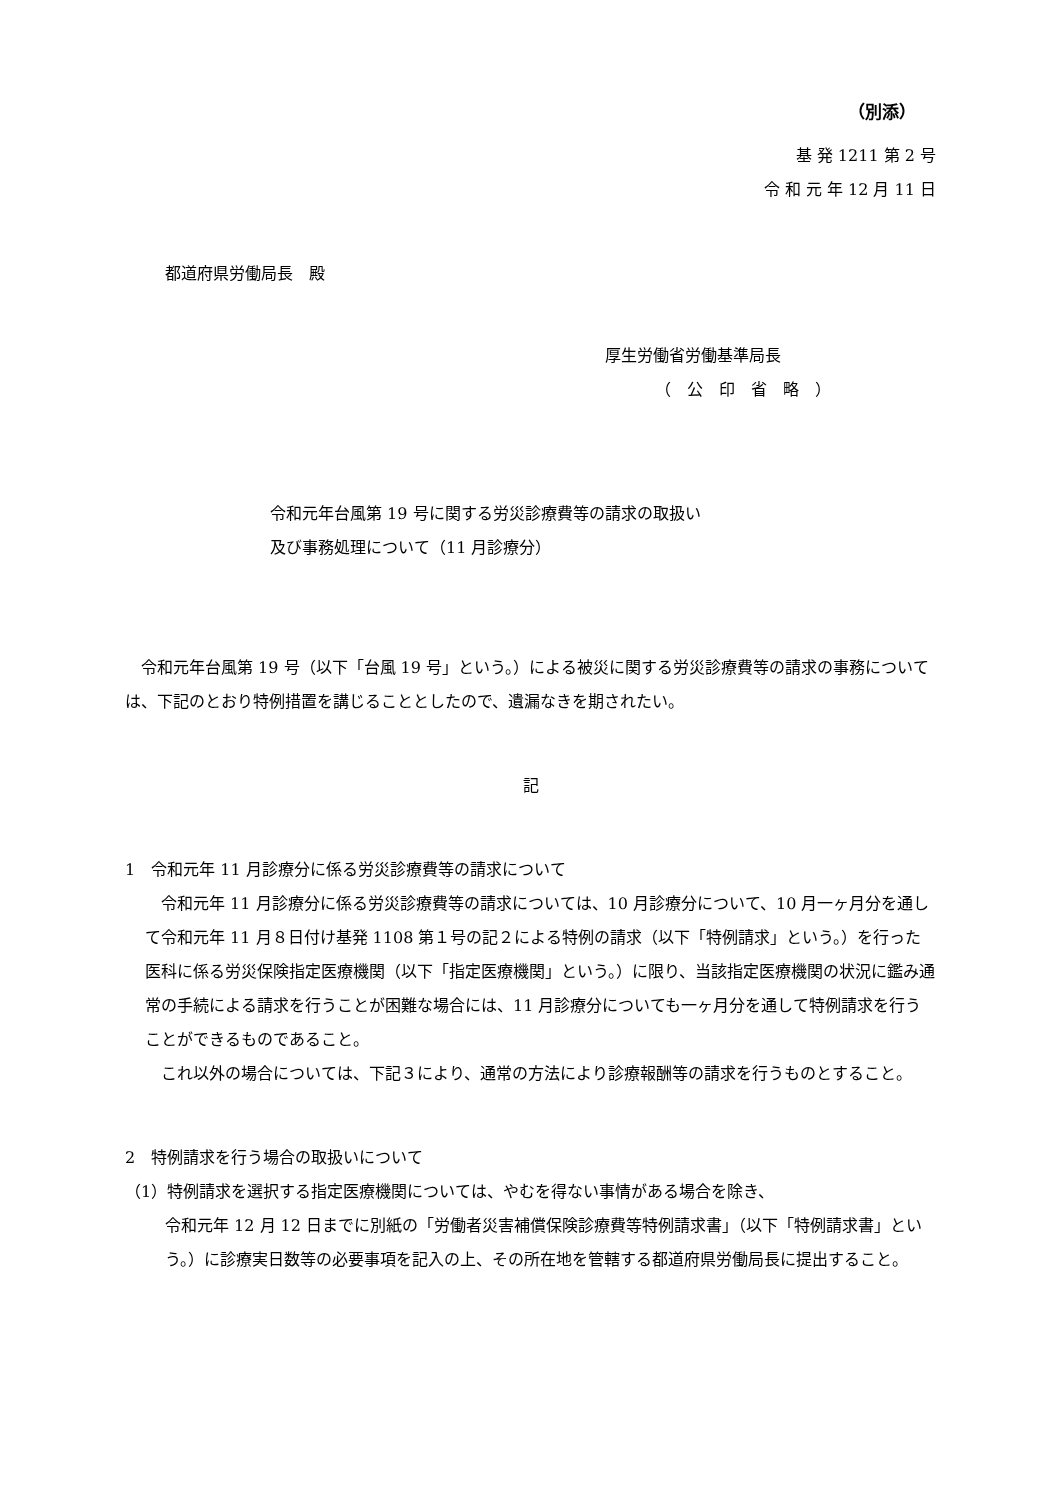（別添）
基 発 1211 第 2 号
令 和 元 年 12 月 11 日
都道府県労働局長　殿
厚生労働省労働基準局長
（　公　印　省　略　）
令和元年台風第 19 号に関する労災診療費等の請求の取扱い
及び事務処理について（11 月診療分）
　令和元年台風第 19 号（以下「台風 19 号」という。）による被災に関する労災診療費等の請求の事務については、下記のとおり特例措置を講じることとしたので、遺漏なきを期されたい。
記
1　令和元年 11 月診療分に係る労災診療費等の請求について
　令和元年 11 月診療分に係る労災診療費等の請求については、10 月診療分について、10 月一ヶ月分を通して令和元年 11 月８日付け基発 1108 第１号の記２による特例の請求（以下「特例請求」という。）を行った医科に係る労災保険指定医療機関（以下「指定医療機関」という。）に限り、当該指定医療機関の状況に鑑み通常の手続による請求を行うことが困難な場合には、11 月診療分についても一ヶ月分を通して特例請求を行うことができるものであること。
　これ以外の場合については、下記３により、通常の方法により診療報酬等の請求を行うものとすること。
2　特例請求を行う場合の取扱いについて
（1）特例請求を選択する指定医療機関については、やむを得ない事情がある場合を除き、
令和元年 12 月 12 日までに別紙の「労働者災害補償保険診療費等特例請求書」（以下「特例請求書」という。）に診療実日数等の必要事項を記入の上、その所在地を管轄する都道府県労働局長に提出すること。